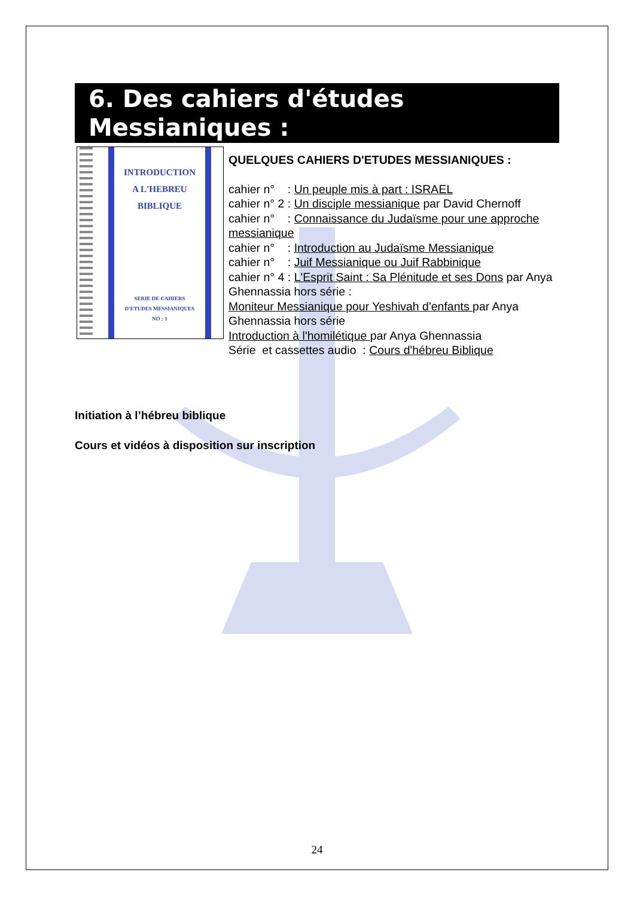6. Des cahiers d'études Messianiques :
INTRODUCTION
A L'HEBREU
BIBLIQUE
SERIE DE CAHIERS
D'ETUDES MESSIANIQUES
NO : 1
QUELQUES CAHIERS D'ETUDES MESSIANIQUES :
cahier n° : Un peuple mis à part : ISRAEL
cahier n° 2 : Un disciple messianique par David Chernoff
cahier n° : Connaissance du Judaïsme pour une approche messianique
cahier n° : Introduction au Judaïsme Messianique
cahier n° : Juif Messianique ou Juif Rabbinique
cahier n° 4 : L'Esprit Saint : Sa Plénitude et ses Dons par Anya Ghennassia hors série :
Moniteur Messianique pour Yeshivah d'enfants par Anya Ghennassia hors série
Introduction à l'homilétique par Anya Ghennassia
Série et cassettes audio : Cours d'hébreu Biblique
Initiation à l’hébreu biblique
Cours et vidéos à disposition sur inscription
24